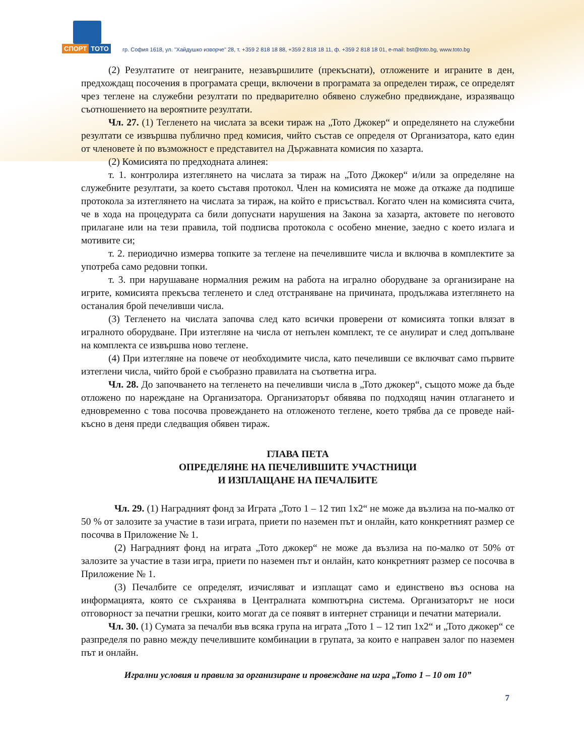СПОРТ ТОТО
гр. София 1618, ул. "Хайдушко изворче" 28, т. +359 2 818 18 88, +359 2 818 18 11, ф. +359 2 818 18 01, e-mail: bst@toto.bg, www.toto.bg
(2) Резултатите от неиграните, незавършилите (прекъснати), отложените и играните в ден, предхождащ посочения в програмата срещи, включени в програмата за определен тираж, се определят чрез теглене на служебни резултати по предварително обявено служебно предвиждане, изразяващо съотношението на вероятните резултати.
Чл. 27. (1) Тегленето на числата за всеки тираж на „Тото Джокер“ и определянето на служебни резултати се извършва публично пред комисия, чийто състав се определя от Организатора, като един от членовете ѝ по възможност е представител на Държавната комисия по хазарта.
(2) Комисията по предходната алинея:
т. 1. контролира изтеглянето на числата за тираж на „Тото Джокер“ и/или за определяне на служебните резултати, за което съставя протокол. Член на комисията не може да откаже да подпише протокола за изтеглянето на числата за тираж, на който е присъствал. Когато член на комисията счита, че в хода на процедурата са били допуснати нарушения на Закона за хазарта, актовете по неговото прилагане или на тези правила, той подписва протокола с особено мнение, заедно с което излага и мотивите си;
т. 2. периодично измерва топките за теглене на печелившите числа и включва в комплектите за употреба само редовни топки.
т. 3. при нарушаване нормалния режим на работа на игрално оборудване за организиране на игрите, комисията прекъсва тегленето и след отстраняване на причината, продължава изтеглянето на останалия брой печеливши числа.
(3) Тегленето на числата започва след като всички проверени от комисията топки влязат в игралното оборудване. При изтегляне на числа от непълен комплект, те се анулират и след допълване на комплекта се извършва ново теглене.
(4) При изтегляне на повече от необходимите числа, като печеливши се включват само първите изтеглени числа, чийто брой е съобразно правилата на съответна игра.
Чл. 28. До започването на тегленето на печеливши числа в „Тото джокер“, същото може да бъде отложено по нареждане на Организатора. Организаторът обявява по подходящ начин отлагането и едновременно с това посочва провеждането на отложеното теглене, което трябва да се проведе най-късно в деня преди следващия обявен тираж.
ГЛАВА ПЕТА
ОПРЕДЕЛЯНЕ НА ПЕЧЕЛИВШИТЕ УЧАСТНИЦИ
И ИЗПЛАЩАНЕ НА ПЕЧАЛБИТЕ
Чл. 29. (1) Наградният фонд за Играта „Тото 1 – 12 тип 1х2“ не може да възлиза на по-малко от 50 % от залозите за участие в тази играта, приети по наземен път и онлайн, като конкретният размер се посочва в Приложение № 1.
(2) Наградният фонд на играта „Тото джокер“ не може да възлиза на по-малко от 50% от залозите за участие в тази игра, приети по наземен път и онлайн, като конкретният размер се посочва в Приложение № 1.
(3) Печалбите се определят, изчисляват и изплащат само и единствено въз основа на информацията, която се съхранява в Централната компютърна система. Организаторът не носи отговорност за печатни грешки, които могат да се появят в интернет страници и печатни материали.
Чл. 30. (1) Сумата за печалби във всяка група на играта „Тото 1 – 12 тип 1х2“ и „Тото джокер“ се разпределя по равно между печелившите комбинации в групата, за които е направен залог по наземен път и онлайн.
Игрални условия и правила за организиране и провеждане на игра „Тото 1 – 10 от 10”
7